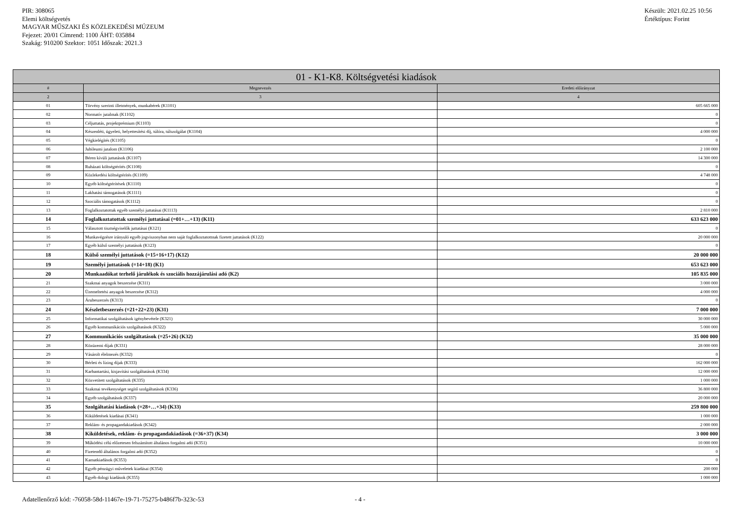PIR: 308065
Elemi költségvetés
MAGYAR MŰSZAKI ÉS KÖZLEKEDÉSI MÚZEUM
Fejezet: 20/01 Címrend: 1100 ÁHT: 035884
Szakág: 910200 Szektor: 1051 Időszak: 2021.3
Készült: 2021.02.25 10:56
Értéktípus: Forint
| 01 - K1-K8. Költségvetési kiadások | | |
| --- | --- | --- |
| # | Megnevezés | Eredeti előirányzat |
| 2 | 3 | 4 |
| 01 | Törvény szerinti illetmények, munkabérek (K1101) | 605 665 000 |
| 02 | Normatív jutalmak (K1102) | 0 |
| 03 | Céljuttatás, projektprémium (K1103) | 0 |
| 04 | Készenléti, ügyeleti, helyettesítési díj, túlóra, túlszolgálat (K1104) | 4 000 000 |
| 05 | Végkielégítés (K1105) | 0 |
| 06 | Jubileumi jutalom (K1106) | 2 100 000 |
| 07 | Béren kívüli juttatások (K1107) | 14 300 000 |
| 08 | Ruházati költségtérítés (K1108) | 0 |
| 09 | Közlekedési költségtérítés (K1109) | 4 748 000 |
| 10 | Egyéb költségtérítések (K1110) | 0 |
| 11 | Lakhatási támogatások (K1111) | 0 |
| 12 | Szociális támogatások (K1112) | 0 |
| 13 | Foglalkoztatottak egyéb személyi juttatásai (K1113) | 2 810 000 |
| 14 | Foglalkoztatottak személyi juttatásai (=01+…+13) (K11) | 633 623 000 |
| 15 | Választott tisztségviselők juttatásai (K121) | 0 |
| 16 | Munkavégzésre irányuló egyéb jogviszonyban nem saját foglalkoztatottnak fizetett juttatások (K122) | 20 000 000 |
| 17 | Egyéb külső személyi juttatások (K123) | 0 |
| 18 | Külső személyi juttatások (=15+16+17) (K12) | 20 000 000 |
| 19 | Személyi juttatások (=14+18) (K1) | 653 623 000 |
| 20 | Munkaadókat terhelő járulékok és szociális hozzájárulási adó (K2) | 105 835 000 |
| 21 | Szakmai anyagok beszerzése (K311) | 3 000 000 |
| 22 | Üzemeltetési anyagok beszerzése (K312) | 4 000 000 |
| 23 | Árubeszerzés (K313) | 0 |
| 24 | Készletbeszerzés (=21+22+23) (K31) | 7 000 000 |
| 25 | Informatikai szolgáltatások igénybevétele (K321) | 30 000 000 |
| 26 | Egyéb kommunikációs szolgáltatások (K322) | 5 000 000 |
| 27 | Kommunikációs szolgáltatások (=25+26) (K32) | 35 000 000 |
| 28 | Közüzemi díjak (K331) | 28 000 000 |
| 29 | Vásárolt élelmezés (K332) | 0 |
| 30 | Bérleti és lízing díjak (K333) | 162 000 000 |
| 31 | Karbantartási, kisjavítási szolgáltatások (K334) | 12 000 000 |
| 32 | Közvetített szolgáltatások (K335) | 1 000 000 |
| 33 | Szakmai tevékenységet segítő szolgáltatások (K336) | 36 800 000 |
| 34 | Egyéb szolgáltatások (K337) | 20 000 000 |
| 35 | Szolgáltatási kiadások (=28+…+34) (K33) | 259 800 000 |
| 36 | Kiküldetések kiadásai (K341) | 1 000 000 |
| 37 | Reklám- és propagandakiadások (K342) | 2 000 000 |
| 38 | Kiküldetések, reklám- és propagandakiadások (=36+37) (K34) | 3 000 000 |
| 39 | Működési célú előzetesen felszámított általános forgalmi adó (K351) | 10 000 000 |
| 40 | Fizetendő általános forgalmi adó (K352) | 0 |
| 41 | Kamatkiadások (K353) | 0 |
| 42 | Egyéb pénzügyi műveletek kiadásai (K354) | 200 000 |
| 43 | Egyéb dologi kiadások (K355) | 1 000 000 |
Adatellenőrző kód: -76058-58d-11467e-19-71-75275-b486f7b-323c-53 - 4 -